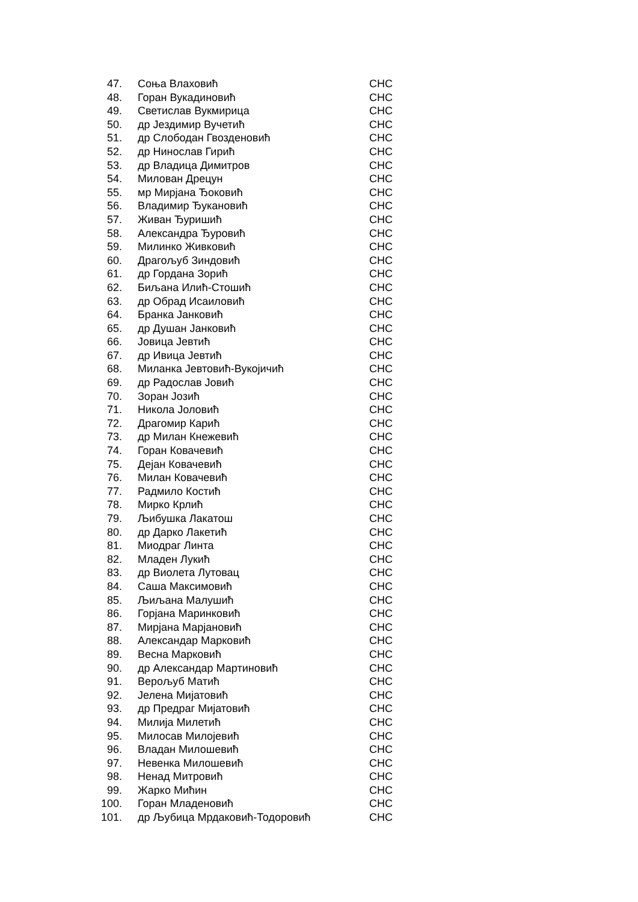| 47. | Соња Влаховић | СНС |
| 48. | Горан Вукадиновић | СНС |
| 49. | Светислав Вукмирица | СНС |
| 50. | др Јездимир Вучетић | СНС |
| 51. | др Слободан Гвозденовић | СНС |
| 52. | др Нинослав Гирић | СНС |
| 53. | др Владица Димитров | СНС |
| 54. | Милован Дрецун | СНС |
| 55. | мр Мирјана Ђоковић | СНС |
| 56. | Владимир Ђукановић | СНС |
| 57. | Живан Ђуришић | СНС |
| 58. | Александра Ђуровић | СНС |
| 59. | Милинко Живковић | СНС |
| 60. | Драгољуб Зиндовић | СНС |
| 61. | др Гордана Зорић | СНС |
| 62. | Биљана Илић-Стошић | СНС |
| 63. | др Обрад Исаиловић | СНС |
| 64. | Бранка Јанковић | СНС |
| 65. | др Душан Јанковић | СНС |
| 66. | Јовица Јевтић | СНС |
| 67. | др Ивица Јевтић | СНС |
| 68. | Миланка Јевтовић-Вукојичић | СНС |
| 69. | др Радослав Јовић | СНС |
| 70. | Зоран Јозић | СНС |
| 71. | Никола Јоловић | СНС |
| 72. | Драгомир Карић | СНС |
| 73. | др Милан Кнежевић | СНС |
| 74. | Горан Ковачевић | СНС |
| 75. | Дејан Ковачевић | СНС |
| 76. | Милан Ковачевић | СНС |
| 77. | Радмило Костић | СНС |
| 78. | Мирко Крлић | СНС |
| 79. | Љибушка Лакатош | СНС |
| 80. | др Дарко Лакетић | СНС |
| 81. | Миодраг Линта | СНС |
| 82. | Младен Лукић | СНС |
| 83. | др Виолета Лутовац | СНС |
| 84. | Саша Максимовић | СНС |
| 85. | Љиљана Малушић | СНС |
| 86. | Горјана Маринковић | СНС |
| 87. | Мирјана Марјановић | СНС |
| 88. | Александар Марковић | СНС |
| 89. | Весна Марковић | СНС |
| 90. | др Александар Мартиновић | СНС |
| 91. | Верољуб Матић | СНС |
| 92. | Јелена Мијатовић | СНС |
| 93. | др Предраг Мијатовић | СНС |
| 94. | Милија Милетић | СНС |
| 95. | Милосав Милојевић | СНС |
| 96. | Владан Милошевић | СНС |
| 97. | Невенка Милошевић | СНС |
| 98. | Ненад Митровић | СНС |
| 99. | Жарко Мићин | СНС |
| 100. | Горан Младеновић | СНС |
| 101. | др Љубица Мрдаковић-Тодоровић | СНС |